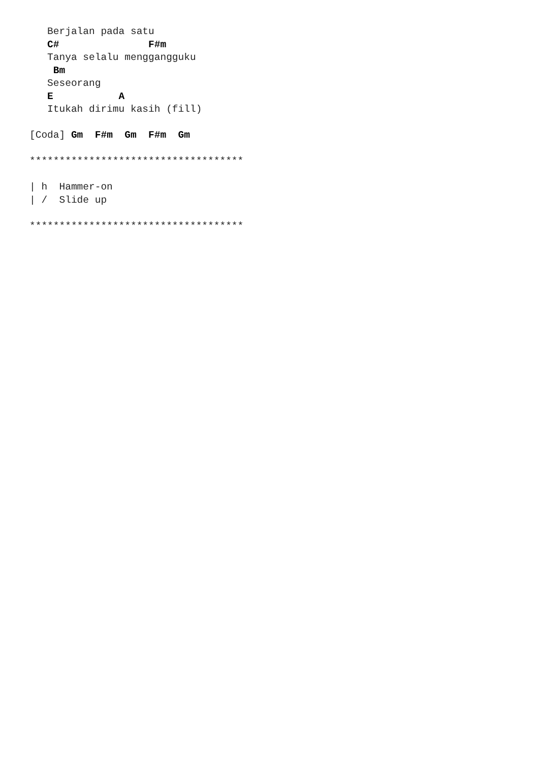Berjalan pada satu
   C#               F#m
   Tanya selalu menggangguku
    Bm
   Seseorang
   E           A
   Itukah dirimu kasih (fill)

[Coda] Gm  F#m  Gm  F#m  Gm

************************************

| h  Hammer-on
| /  Slide up

************************************